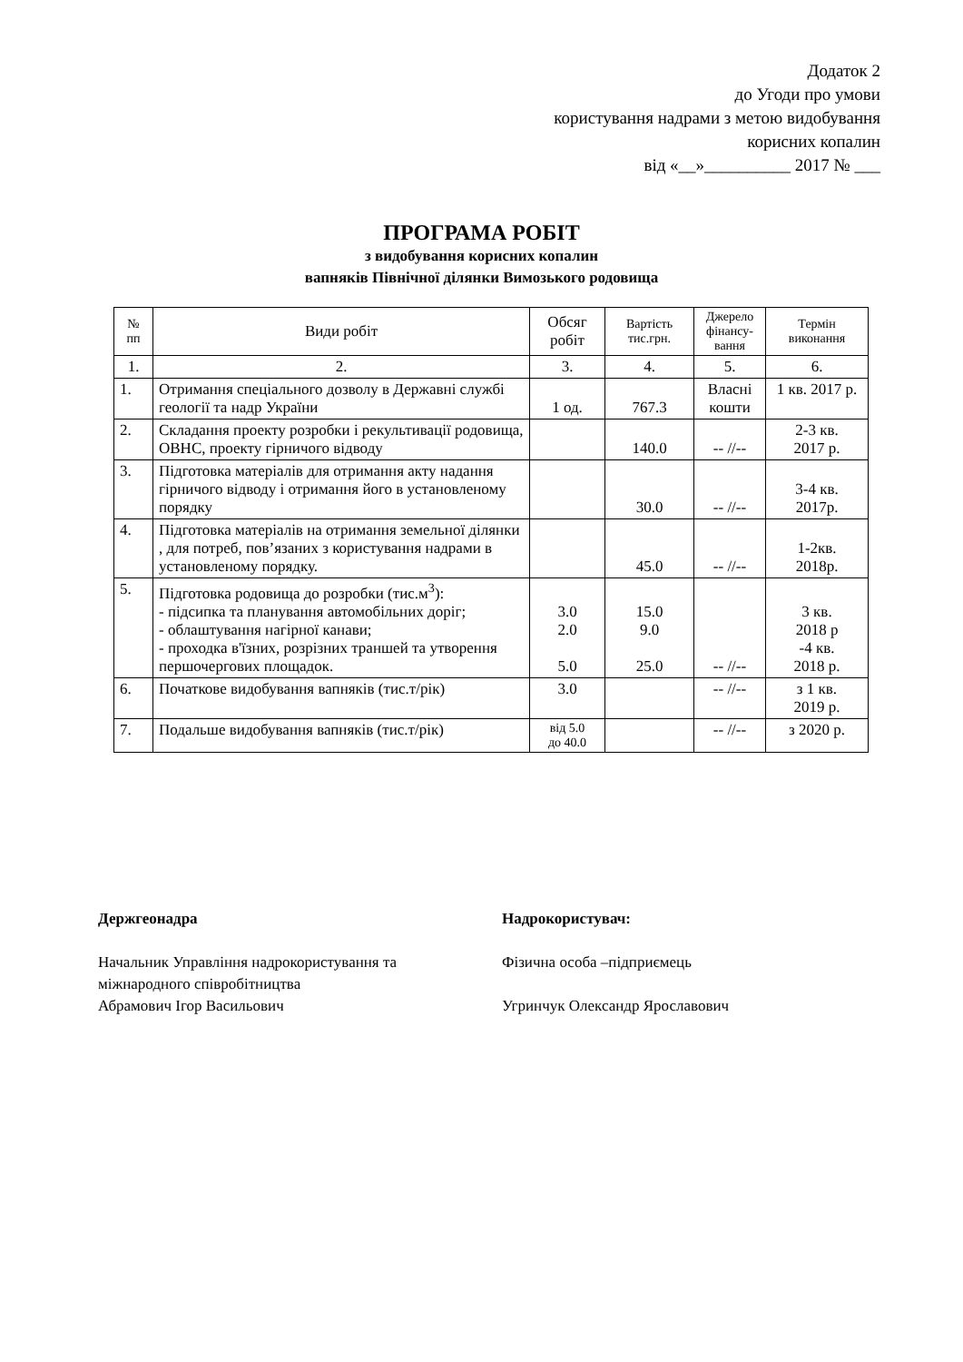Додаток 2
до Угоди про умови
користування надрами з метою видобування
корисних копалин
від «__»__________ 2017 № ___
ПРОГРАМА РОБІТ
з видобування корисних копалин
вапняків Північної ділянки Вимозького родовища
| № пп | Види робіт | Обсяг робіт | Вартість тис.грн. | Джерело фінансу-вання | Термін виконання |
| --- | --- | --- | --- | --- | --- |
| 1. | 2. | 3. | 4. | 5. | 6. |
| 1. | Отримання спеціального дозволу в Державні службі геології та надр України | 1 од. | 767.3 | Власні кошти | 1 кв. 2017 р. |
| 2. | Складання проекту розробки і рекультивації родовища, ОВНС, проекту гірничого відводу | | 140.0 | -- //-- | 2-3 кв. 2017 р. |
| 3. | Підготовка матеріалів для отримання акту надання гірничого відводу і отримання його в установленому порядку | | 30.0 | -- //-- | 3-4 кв. 2017р. |
| 4. | Підготовка матеріалів на отримання земельної ділянки , для потреб, пов’язаних з користування надрами в установленому порядку. | | 45.0 | -- //-- | 1-2кв. 2018р. |
| 5. | Підготовка родовища до розробки (тис.м<sup>3</sup>): - підсипка та планування автомобільних доріг; - облаштування нагірної канави; - проходка в'їзних, розрізних траншей та утворення першочергових площадок. | 3.0 2.0 5.0 | 15.0 9.0 25.0 | -- //-- | 3 кв. 2018 р -4 кв. 2018 р. |
| 6. | Початкове видобування вапняків (тис.т/рік) | 3.0 | | -- //-- | з 1 кв. 2019 р. |
| 7. | Подальше видобування вапняків (тис.т/рік) | від 5.0 до 40.0 | | -- //-- | з 2020 р. |
Держгеонадра
Начальник Управління надрокористування та міжнародного співробітництва
Абрамович Ігор Васильович
Надрокористувач:
Фізична особа –підприємець
Угринчук Олександр Ярославович